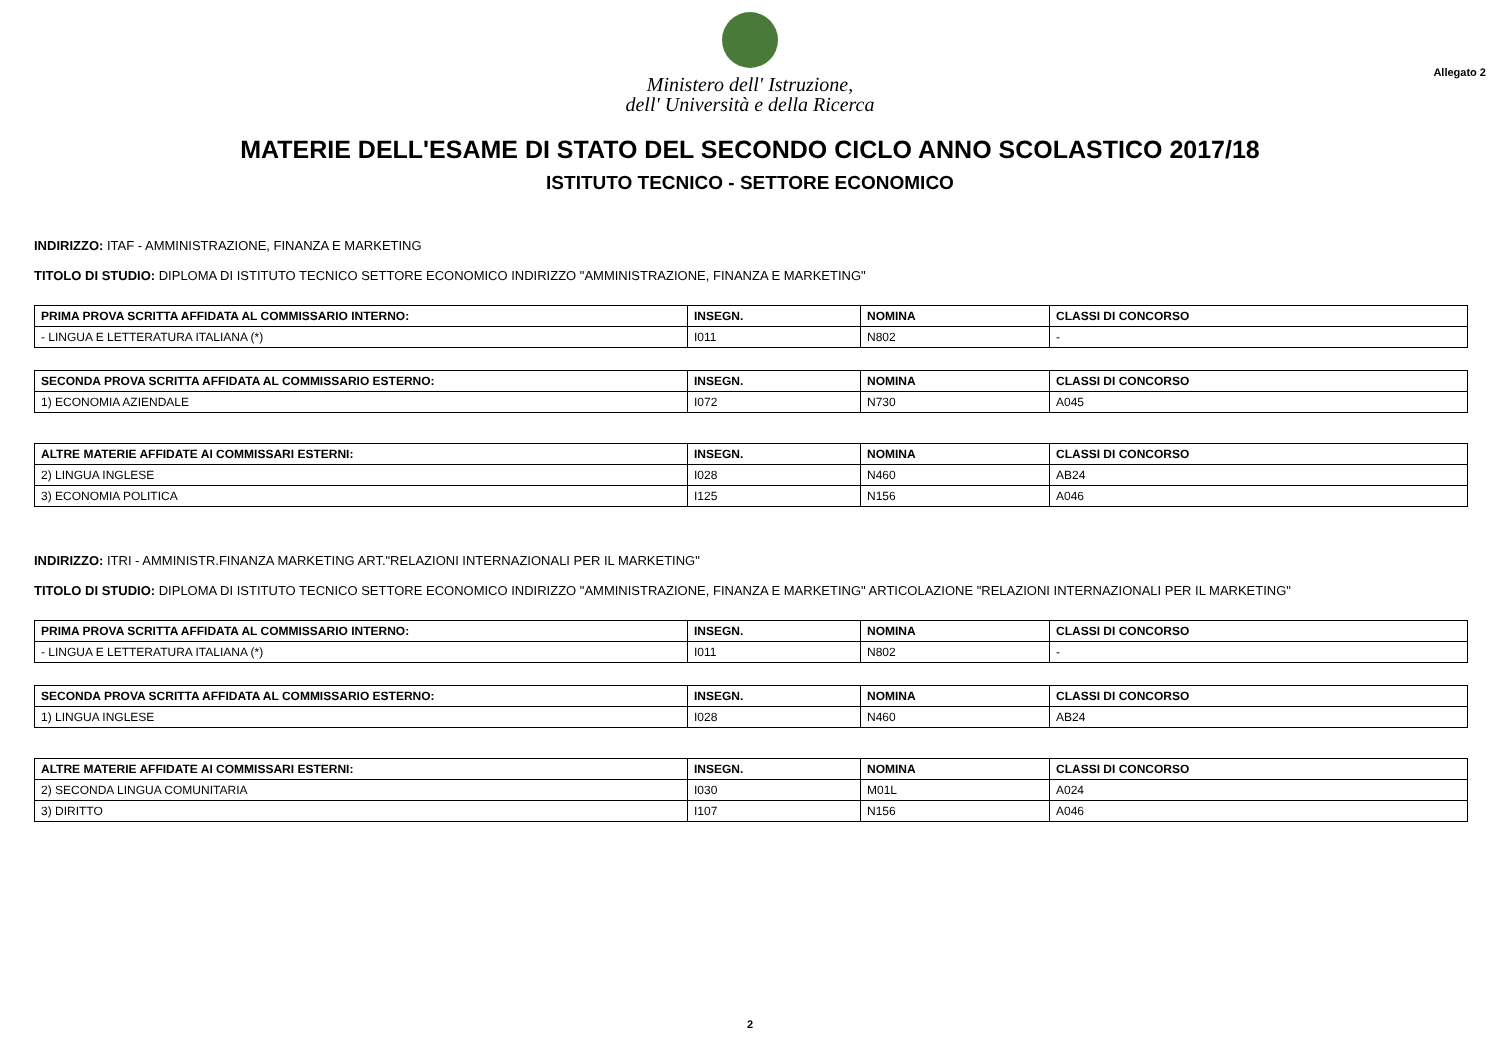Ministero dell' Istruzione,
dell' Università e della Ricerca
Allegato 2
MATERIE DELL'ESAME DI STATO DEL SECONDO CICLO ANNO SCOLASTICO 2017/18
ISTITUTO TECNICO - SETTORE ECONOMICO
INDIRIZZO: ITAF - AMMINISTRAZIONE, FINANZA E MARKETING
TITOLO DI STUDIO: DIPLOMA DI ISTITUTO TECNICO SETTORE ECONOMICO INDIRIZZO "AMMINISTRAZIONE, FINANZA E MARKETING"
| PRIMA PROVA SCRITTA AFFIDATA AL COMMISSARIO INTERNO: | INSEGN. | NOMINA | CLASSI DI CONCORSO |
| --- | --- | --- | --- |
| - LINGUA E LETTERATURA ITALIANA (*) | I011 | N802 | - |
| SECONDA PROVA SCRITTA AFFIDATA AL COMMISSARIO ESTERNO: | INSEGN. | NOMINA | CLASSI DI CONCORSO |
| --- | --- | --- | --- |
| 1) ECONOMIA AZIENDALE | I072 | N730 | A045 |
| ALTRE MATERIE AFFIDATE AI COMMISSARI ESTERNI: | INSEGN. | NOMINA | CLASSI DI CONCORSO |
| --- | --- | --- | --- |
| 2) LINGUA INGLESE | I028 | N460 | AB24 |
| 3) ECONOMIA POLITICA | I125 | N156 | A046 |
INDIRIZZO: ITRI - AMMINISTR.FINANZA MARKETING ART."RELAZIONI INTERNAZIONALI PER IL MARKETING"
TITOLO DI STUDIO: DIPLOMA DI ISTITUTO TECNICO SETTORE ECONOMICO INDIRIZZO "AMMINISTRAZIONE, FINANZA E MARKETING" ARTICOLAZIONE "RELAZIONI INTERNAZIONALI PER IL MARKETING"
| PRIMA PROVA SCRITTA AFFIDATA AL COMMISSARIO INTERNO: | INSEGN. | NOMINA | CLASSI DI CONCORSO |
| --- | --- | --- | --- |
| - LINGUA E LETTERATURA ITALIANA (*) | I011 | N802 | - |
| SECONDA PROVA SCRITTA AFFIDATA AL COMMISSARIO ESTERNO: | INSEGN. | NOMINA | CLASSI DI CONCORSO |
| --- | --- | --- | --- |
| 1) LINGUA INGLESE | I028 | N460 | AB24 |
| ALTRE MATERIE AFFIDATE AI COMMISSARI ESTERNI: | INSEGN. | NOMINA | CLASSI DI CONCORSO |
| --- | --- | --- | --- |
| 2) SECONDA LINGUA COMUNITARIA | I030 | M01L | A024 |
| 3) DIRITTO | I107 | N156 | A046 |
2